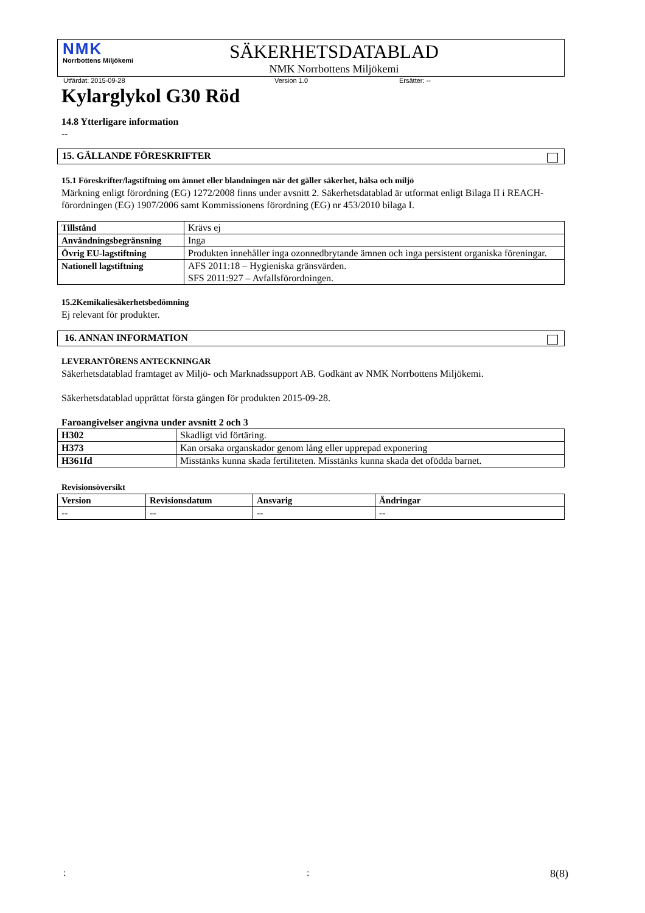NMK
Norrbottens Miljökemi
SÄKERHETSDATABLAD
NMK Norrbottens Miljökemi
Utfärdat: 2015-09-28 Version 1.0 Ersätter: --
Kylarglykol G30 Röd
14.8 Ytterligare information
--
15. GÄLLANDE FÖRESKRIFTER
15.1 Föreskrifter/lagstiftning om ämnet eller blandningen när det gäller säkerhet, hälsa och miljö
Märkning enligt förordning (EG) 1272/2008 finns under avsnitt 2. Säkerhetsdatablad är utformat enligt Bilaga II i REACH-förordningen (EG) 1907/2006 samt Kommissionens förordning (EG) nr 453/2010 bilaga I.
| Tillstånd | Krävs ej |
| Användningsbegränsning | Inga |
| Övrig EU-lagstiftning | Produkten innehåller inga ozonnedbrytande ämnen och inga persistent organiska föreningar. |
| Nationell lagstiftning | AFS 2011:18 – Hygieniska gränsvärden. SFS 2011:927 – Avfallsförordningen. |
15.2Kemikaliesäkerhetsbedömning
Ej relevant för produkter.
16. ANNAN INFORMATION
LEVERANTÖRENS ANTECKNINGAR
Säkerhetsdatablad framtaget av Miljö- och Marknadssupport AB. Godkänt av NMK Norrbottens Miljökemi.
Säkerhetsdatablad upprättat första gången för produkten 2015-09-28.
Faroangivelser angivna under avsnitt 2 och 3
| H302 | Skadligt vid förtäring. |
| H373 | Kan orsaka organskador genom lång eller upprepad exponering |
| H361fd | Misstänks kunna skada fertiliteten. Misstänks kunna skada det ofödda barnet. |
Revisionsöversikt
| Version | Revisionsdatum | Ansvarig | Ändringar |
| --- | --- | --- | --- |
| -- | -- | -- | -- |
:: 8(8)